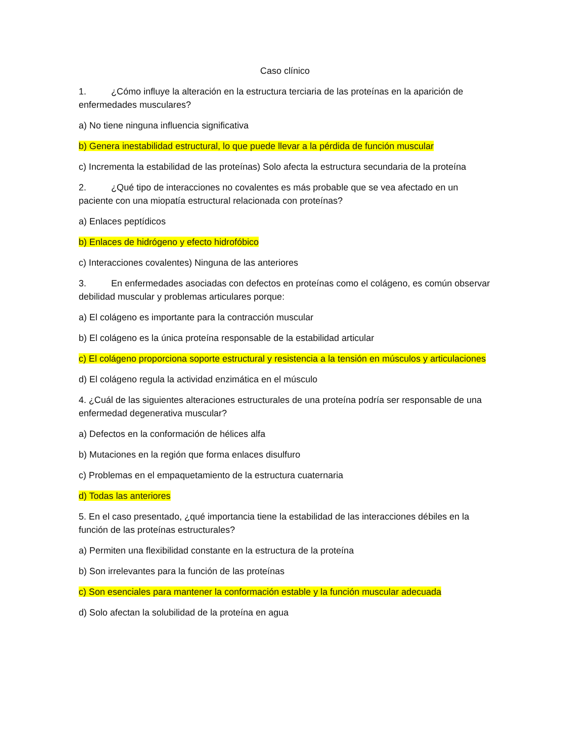Caso clínico
1. ¿Cómo influye la alteración en la estructura terciaria de las proteínas en la aparición de enfermedades musculares?
a) No tiene ninguna influencia significativa
b) Genera inestabilidad estructural, lo que puede llevar a la pérdida de función muscular
c) Incrementa la estabilidad de las proteínas) Solo afecta la estructura secundaria de la proteína
2. ¿Qué tipo de interacciones no covalentes es más probable que se vea afectado en un paciente con una miopatía estructural relacionada con proteínas?
a) Enlaces peptídicos
b) Enlaces de hidrógeno y efecto hidrofóbico
c) Interacciones covalentes) Ninguna de las anteriores
3. En enfermedades asociadas con defectos en proteínas como el colágeno, es común observar debilidad muscular y problemas articulares porque:
a) El colágeno es importante para la contracción muscular
b) El colágeno es la única proteína responsable de la estabilidad articular
c) El colágeno proporciona soporte estructural y resistencia a la tensión en músculos y articulaciones
d) El colágeno regula la actividad enzimática en el músculo
4. ¿Cuál de las siguientes alteraciones estructurales de una proteína podría ser responsable de una enfermedad degenerativa muscular?
a) Defectos en la conformación de hélices alfa
b) Mutaciones en la región que forma enlaces disulfuro
c) Problemas en el empaquetamiento de la estructura cuaternaria
d) Todas las anteriores
5. En el caso presentado, ¿qué importancia tiene la estabilidad de las interacciones débiles en la función de las proteínas estructurales?
a) Permiten una flexibilidad constante en la estructura de la proteína
b) Son irrelevantes para la función de las proteínas
c) Son esenciales para mantener la conformación estable y la función muscular adecuada
d) Solo afectan la solubilidad de la proteína en agua